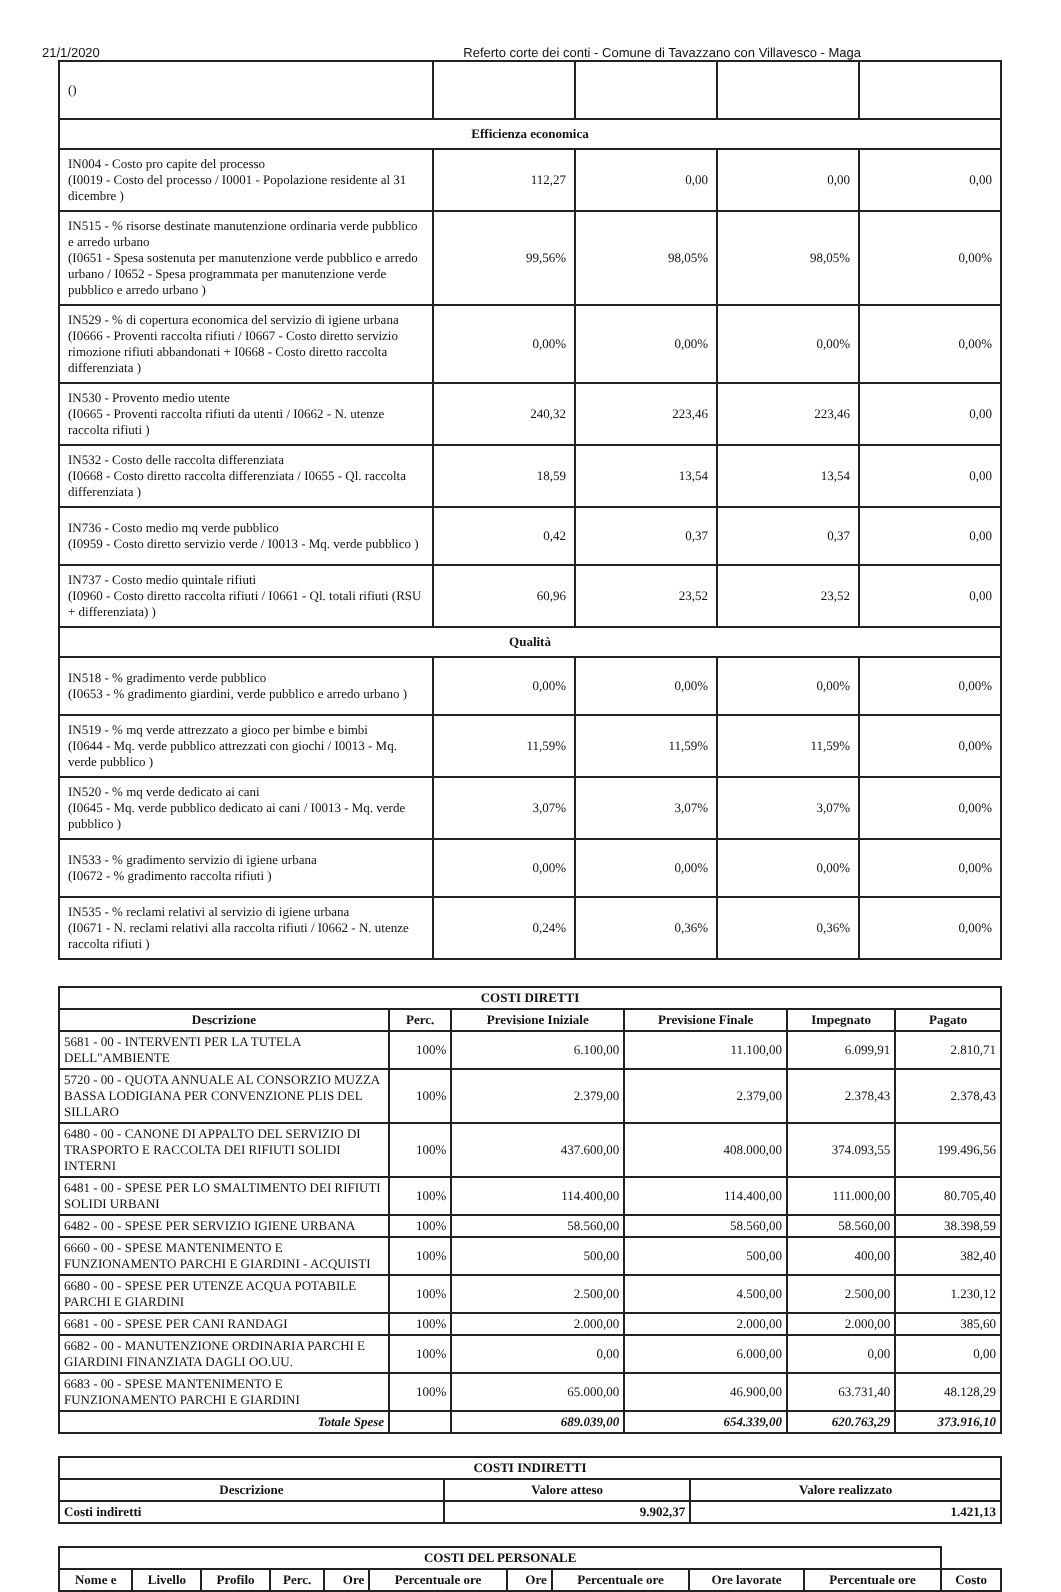21/1/2020 Referto corte dei conti - Comune di Tavazzano con Villavesco - Maga
| () | | | | |
| Efficienza economica | | | | |
| IN004 - Costo pro capite del processo (I0019 - Costo del processo / I0001 - Popolazione residente al 31 dicembre ) | 112,27 | 0,00 | 0,00 | 0,00 |
| IN515 - % risorse destinate manutenzione ordinaria verde pubblico e arredo urbano (I0651 - Spesa sostenuta per manutenzione verde pubblico e arredo urbano / I0652 - Spesa programmata per manutenzione verde pubblico e arredo urbano ) | 99,56% | 98,05% | 98,05% | 0,00% |
| IN529 - % di copertura economica del servizio di igiene urbana (I0666 - Proventi raccolta rifiuti / I0667 - Costo diretto servizio rimozione rifiuti abbandonati + I0668 - Costo diretto raccolta differenziata ) | 0,00% | 0,00% | 0,00% | 0,00% |
| IN530 - Provento medio utente (I0665 - Proventi raccolta rifiuti da utenti / I0662 - N. utenze raccolta rifiuti ) | 240,32 | 223,46 | 223,46 | 0,00 |
| IN532 - Costo delle raccolta differenziata (I0668 - Costo diretto raccolta differenziata / I0655 - Ql. raccolta differenziata ) | 18,59 | 13,54 | 13,54 | 0,00 |
| IN736 - Costo medio mq verde pubblico (I0959 - Costo diretto servizio verde / I0013 - Mq. verde pubblico ) | 0,42 | 0,37 | 0,37 | 0,00 |
| IN737 - Costo medio quintale rifiuti (I0960 - Costo diretto raccolta rifiuti / I0661 - Ql. totali rifiuti (RSU + differenziata) ) | 60,96 | 23,52 | 23,52 | 0,00 |
| Qualità | | | | |
| IN518 - % gradimento verde pubblico (I0653 - % gradimento giardini, verde pubblico e arredo urbano ) | 0,00% | 0,00% | 0,00% | 0,00% |
| IN519 - % mq verde attrezzato a gioco per bimbe e bimbi (I0644 - Mq. verde pubblico attrezzati con giochi / I0013 - Mq. verde pubblico ) | 11,59% | 11,59% | 11,59% | 0,00% |
| IN520 - % mq verde dedicato ai cani (I0645 - Mq. verde pubblico dedicato ai cani / I0013 - Mq. verde pubblico ) | 3,07% | 3,07% | 3,07% | 0,00% |
| IN533 - % gradimento servizio di igiene urbana (I0672 - % gradimento raccolta rifiuti ) | 0,00% | 0,00% | 0,00% | 0,00% |
| IN535 - % reclami relativi al servizio di igiene urbana (I0671 - N. reclami relativi alla raccolta rifiuti / I0662 - N. utenze raccolta rifiuti ) | 0,24% | 0,36% | 0,36% | 0,00% |
| COSTI DIRETTI | | | | | |
| --- | --- | --- | --- | --- | --- |
| Descrizione | Perc. | Previsione Iniziale | Previsione Finale | Impegnato | Pagato |
| 5681 - 00 - INTERVENTI PER LA TUTELA DELL"AMBIENTE | 100% | 6.100,00 | 11.100,00 | 6.099,91 | 2.810,71 |
| 5720 - 00 - QUOTA ANNUALE AL CONSORZIO MUZZA BASSA LODIGIANA PER CONVENZIONE PLIS DEL SILLARO | 100% | 2.379,00 | 2.379,00 | 2.378,43 | 2.378,43 |
| 6480 - 00 - CANONE DI APPALTO DEL SERVIZIO DI TRASPORTO E RACCOLTA DEI RIFIUTI SOLIDI INTERNI | 100% | 437.600,00 | 408.000,00 | 374.093,55 | 199.496,56 |
| 6481 - 00 - SPESE PER LO SMALTIMENTO DEI RIFIUTI SOLIDI URBANI | 100% | 114.400,00 | 114.400,00 | 111.000,00 | 80.705,40 |
| 6482 - 00 - SPESE PER SERVIZIO IGIENE URBANA | 100% | 58.560,00 | 58.560,00 | 58.560,00 | 38.398,59 |
| 6660 - 00 - SPESE MANTENIMENTO E FUNZIONAMENTO PARCHI E GIARDINI - ACQUISTI | 100% | 500,00 | 500,00 | 400,00 | 382,40 |
| 6680 - 00 - SPESE PER UTENZE ACQUA POTABILE PARCHI E GIARDINI | 100% | 2.500,00 | 4.500,00 | 2.500,00 | 1.230,12 |
| 6681 - 00 - SPESE PER CANI RANDAGI | 100% | 2.000,00 | 2.000,00 | 2.000,00 | 385,60 |
| 6682 - 00 - MANUTENZIONE ORDINARIA PARCHI E GIARDINI FINANZIATA DAGLI OO.UU. | 100% | 0,00 | 6.000,00 | 0,00 | 0,00 |
| 6683 - 00 - SPESE MANTENIMENTO E FUNZIONAMENTO PARCHI E GIARDINI | 100% | 65.000,00 | 46.900,00 | 63.731,40 | 48.128,29 |
| Totale Spese | | 689.039,00 | 654.339,00 | 620.763,29 | 373.916,10 |
| COSTI INDIRETTI | | |
| --- | --- | --- |
| Descrizione | Valore atteso | Valore realizzato |
| Costi indiretti | 9.902,37 | 1.421,13 |
| COSTI DEL PERSONALE | | | | | | | | | | |
| --- | --- | --- | --- | --- | --- | --- | --- | --- | --- | --- |
| Nome e | Livello | Profilo | Perc. | Ore | Percentuale ore | Ore | Percentuale ore | Ore lavorate | Percentuale ore | Costo |